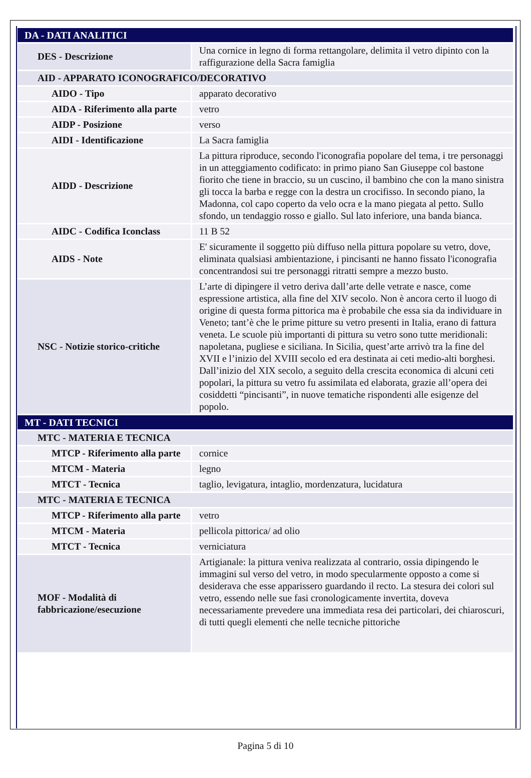| DA - DATI ANALITICI | |
| DES - Descrizione | Una cornice in legno di forma rettangolare, delimita il vetro dipinto con la raffigurazione della Sacra famiglia |
| AID - APPARATO ICONOGRAFICO/DECORATIVO | |
| AIDO - Tipo | apparato decorativo |
| AIDA - Riferimento alla parte | vetro |
| AIDP - Posizione | verso |
| AIDI - Identificazione | La Sacra famiglia |
| AIDD - Descrizione | La pittura riproduce, secondo l'iconografia popolare del tema, i tre personaggi in un atteggiamento codificato: in primo piano San Giuseppe col bastone fiorito che tiene in braccio, su un cuscino, il bambino che con la mano sinistra gli tocca la barba e regge con la destra un crocifisso. In secondo piano, la Madonna, col capo coperto da velo ocra e la mano piegata al petto. Sullo sfondo, un tendaggio rosso e giallo. Sul lato inferiore, una banda bianca. |
| AIDC - Codifica Iconclass | 11 B 52 |
| AIDS - Note | E' sicuramente il soggetto più diffuso nella pittura popolare su vetro, dove, eliminata qualsiasi ambientazione, i pincisanti ne hanno fissato l'iconografia concentrandosi sui tre personaggi ritratti sempre a mezzo busto. |
| NSC - Notizie storico-critiche | L’arte di dipingere il vetro deriva dall’arte delle vetrate e nasce, come espressione artistica, alla fine del XIV secolo. Non è ancora certo il luogo di origine di questa forma pittorica ma è probabile che essa sia da individuare in Veneto; tant’è che le prime pitture su vetro presenti in Italia, erano di fattura veneta. Le scuole più importanti di pittura su vetro sono tutte meridionali: napoletana, pugliese e siciliana. In Sicilia, quest’arte arrivò tra la fine del XVII e l’inizio del XVIII secolo ed era destinata ai ceti medio-alti borghesi. Dall’inizio del XIX secolo, a seguito della crescita economica di alcuni ceti popolari, la pittura su vetro fu assimilata ed elaborata, grazie all’opera dei cosiddetti “pincisanti”, in nuove tematiche rispondenti alle esigenze del popolo. |
| MT - DATI TECNICI | |
| MTC - MATERIA E TECNICA | |
| MTCP - Riferimento alla parte | cornice |
| MTCM - Materia | legno |
| MTCT - Tecnica | taglio, levigatura, intaglio, mordenzatura, lucidatura |
| MTC - MATERIA E TECNICA | |
| MTCP - Riferimento alla parte | vetro |
| MTCM - Materia | pellicola pittorica/ ad olio |
| MTCT - Tecnica | verniciatura |
| MOF - Modalità di fabbricazione/esecuzione | Artigianale: la pittura veniva realizzata al contrario, ossia dipingendo le immagini sul verso del vetro, in modo specularmente opposto a come si desiderava che esse apparissero guardando il recto. La stesura dei colori sul vetro, essendo nelle sue fasi cronologicamente invertita, doveva necessariamente prevedere una immediata resa dei particolari, dei chiaroscuri, di tutti quegli elementi che nelle tecniche pittoriche |
Pagina 5 di 10